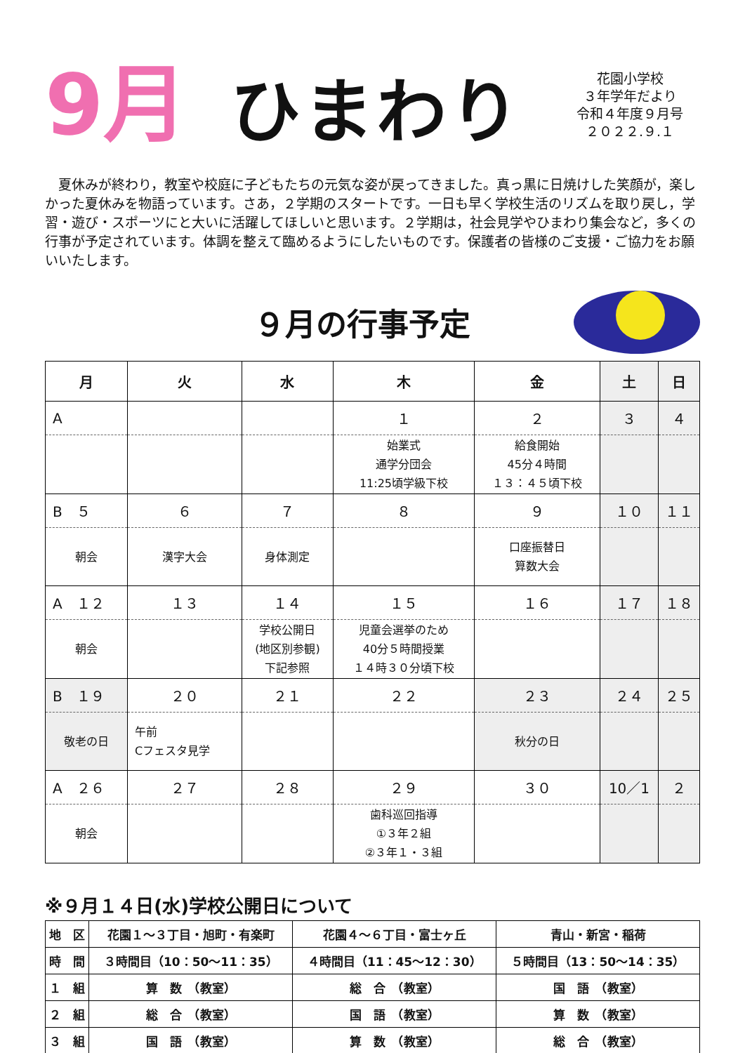9月
ひまわり
花園小学校
３年学年だより
令和４年度９月号
２０２２.９.１
夏休みが終わり，教室や校庭に子どもたちの元気な姿が戻ってきました。真っ黒に日焼けした笑顔が，楽しかった夏休みを物語っています。さあ，２学期のスタートです。一日も早く学校生活のリズムを取り戻し，学習・遊び・スポーツにと大いに活躍してほしいと思います。２学期は，社会見学やひまわり集会など，多くの行事が予定されています。体調を整えて臨めるようにしたいものです。保護者の皆様のご支援・ご協力をお願いいたします。
９月の行事予定
| 月 | 火 | 水 | 木 | 金 | 土 | 日 |
| --- | --- | --- | --- | --- | --- | --- |
| A | | | １ | ２ | ３ | ４ |
| | | | 始業式 通学分団会 11:25頃学級下校 | 給食開始 45分４時間 １３：４５頃下校 | | |
| B ５ | ６ | ７ | ８ | ９ | １０ | １１ |
| 朝会 | 漢字大会 | 身体測定 | | 口座振替日 算数大会 | | |
| A １２ | １３ | １４ | １５ | １６ | １７ | １８ |
| 朝会 | | 学校公開日 (地区別参観) 下記参照 | 児童会選挙のため 40分５時間授業 １４時３０分頃下校 | | | |
| B １９ | ２０ | ２１ | ２２ | ２３ | ２４ | ２５ |
| 敬老の日 | 午前 Cフェスタ見学 | | | 秋分の日 | | |
| A ２６ | ２７ | ２８ | ２９ | ３０ | 10／1 | ２ |
| 朝会 | | | 歯科巡回指導 ①３年２組 ②３年１・３組 | | | |
※９月１４日(水)学校公開日について
| 地 区 | 花園１～３丁目・旭町・有楽町 | 花園４～６丁目・富士ヶ丘 | 青山・新宮・稲荷 |
| 時 間 | ３時間目（10：50～11：35） | ４時間目（11：45～12：30） | ５時間目（13：50～14：35） |
| １ 組 | 算 数 （教室） | 総 合 （教室） | 国 語 （教室） |
| ２ 組 | 総 合 （教室） | 国 語 （教室） | 算 数 （教室） |
| ３ 組 | 国 語 （教室） | 算 数 （教室） | 総 合 （教室） |